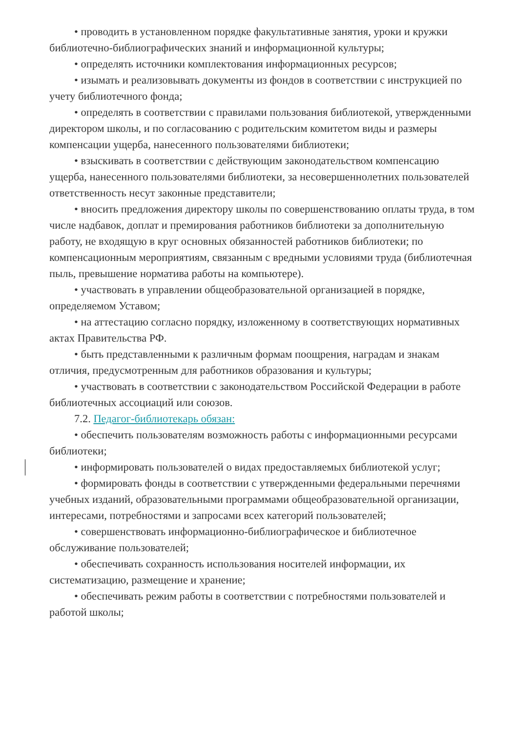• проводить в установленном порядке факультативные занятия, уроки и кружки библиотечно-библиографических знаний и информационной культуры;
• определять источники комплектования информационных ресурсов;
• изымать и реализовывать документы из фондов в соответствии с инструкцией по учету библиотечного фонда;
• определять в соответствии с правилами пользования библиотекой, утвержденными директором школы, и по согласованию с родительским комитетом виды и размеры компенсации ущерба, нанесенного пользователями библиотеки;
• взыскивать в соответствии с действующим законодательством компенсацию ущерба, нанесенного пользователями библиотеки, за несовершеннолетних пользователей ответственность несут законные представители;
• вносить предложения директору школы по совершенствованию оплаты труда, в том числе надбавок, доплат и премирования работников библиотеки за дополнительную работу, не входящую в круг основных обязанностей работников библиотеки; по компенсационным мероприятиям, связанным с вредными условиями труда (библиотечная пыль, превышение норматива работы на компьютере).
• участвовать в управлении общеобразовательной организацией в порядке, определяемом Уставом;
• на аттестацию согласно порядку, изложенному в соответствующих нормативных актах Правительства РФ.
• быть представленными к различным формам поощрения, наградам и знакам отличия, предусмотренным для работников образования и культуры;
• участвовать в соответствии с законодательством Российской Федерации в работе библиотечных ассоциаций или союзов.
7.2. Педагог-библиотекарь обязан:
• обеспечить пользователям возможность работы с информационными ресурсами библиотеки;
• информировать пользователей о видах предоставляемых библиотекой услуг;
• формировать фонды в соответствии с утвержденными федеральными перечнями учебных изданий, образовательными программами общеобразовательной организации, интересами, потребностями и запросами всех категорий пользователей;
• совершенствовать информационно-библиографическое и библиотечное обслуживание пользователей;
• обеспечивать сохранность использования носителей информации, их систематизацию, размещение и хранение;
• обеспечивать режим работы в соответствии с потребностями пользователей и работой школы;